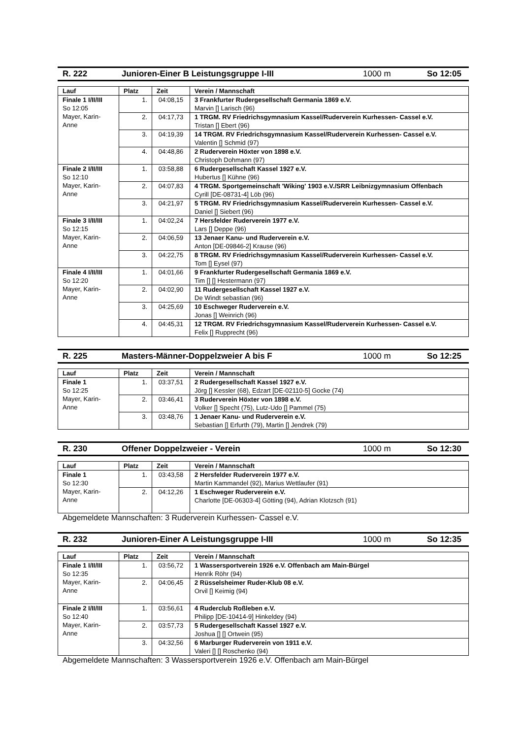R. 222 Junioren-Einer B Leistungsgruppe I-III 1000 m So 12:05
| Lauf | Platz | Zeit | Verein / Mannschaft |
| --- | --- | --- | --- |
| Finale 1 I/II/III So 12:05 Mayer, Karin-Anne | 1. | 04:08,15 | 3 Frankfurter Rudergesellschaft Germania 1869 e.V. Marvin [] Larisch (96) |
| | 2. | 04:17,73 | 1 TRGM. RV Friedrichsgymnasium Kassel/Ruderverein Kurhessen- Cassel e.V. Tristan [] Ebert (96) |
| | 3. | 04:19,39 | 14 TRGM. RV Friedrichsgymnasium Kassel/Ruderverein Kurhessen- Cassel e.V. Valentin [] Schmid (97) |
| | 4. | 04:48,86 | 2 Ruderverein Höxter von 1898 e.V. Christoph Dohmann (97) |
| Finale 2 I/II/III So 12:10 Mayer, Karin-Anne | 1. | 03:58,88 | 6 Rudergesellschaft Kassel 1927 e.V. Hubertus [] Kühne (96) |
| | 2. | 04:07,83 | 4 TRGM. Sportgemeinschaft 'Wiking' 1903 e.V./SRR Leibnizgymnasium Offenbach Cyrill [DE-08731-4] Löb (96) |
| | 3. | 04:21,97 | 5 TRGM. RV Friedrichsgymnasium Kassel/Ruderverein Kurhessen- Cassel e.V. Daniel [] Siebert (96) |
| Finale 3 I/II/III So 12:15 Mayer, Karin-Anne | 1. | 04:02,24 | 7 Hersfelder Ruderverein 1977 e.V. Lars [] Deppe (96) |
| | 2. | 04:06,59 | 13 Jenaer Kanu- und Ruderverein e.V. Anton [DE-09846-2] Krause (96) |
| | 3. | 04:22,75 | 8 TRGM. RV Friedrichsgymnasium Kassel/Ruderverein Kurhessen- Cassel e.V. Tom [] Eysel (97) |
| Finale 4 I/II/III So 12:20 Mayer, Karin-Anne | 1. | 04:01,66 | 9 Frankfurter Rudergesellschaft Germania 1869 e.V. Tim [] [] Hestermann (97) |
| | 2. | 04:02,90 | 11 Rudergesellschaft Kassel 1927 e.V. De Windt sebastian (96) |
| | 3. | 04:25,69 | 10 Eschweger Ruderverein e.V. Jonas [] Weinrich (96) |
| | 4. | 04:45,31 | 12 TRGM. RV Friedrichsgymnasium Kassel/Ruderverein Kurhessen- Cassel e.V. Felix [] Rupprecht (96) |
R. 225 Masters-Männer-Doppelzweier A bis F 1000 m So 12:25
| Lauf | Platz | Zeit | Verein / Mannschaft |
| --- | --- | --- | --- |
| Finale 1 So 12:25 Mayer, Karin-Anne | 1. | 03:37,51 | 2 Rudergesellschaft Kassel 1927 e.V. Jörg [] Kessler (68), Edzart [DE-02110-5] Gocke (74) |
| | 2. | 03:46,41 | 3 Ruderverein Höxter von 1898 e.V. Volker [] Specht (75), Lutz-Udo [] Pammel (75) |
| | 3. | 03:48,76 | 1 Jenaer Kanu- und Ruderverein e.V. Sebastian [] Erfurth (79), Martin [] Jendrek (79) |
R. 230 Offener Doppelzweier - Verein 1000 m So 12:30
| Lauf | Platz | Zeit | Verein / Mannschaft |
| --- | --- | --- | --- |
| Finale 1 So 12:30 Mayer, Karin-Anne | 1. | 03:43,58 | 2 Hersfelder Ruderverein 1977 e.V. Martin Kammandel (92), Marius Wettlaufer (91) |
| | 2. | 04:12,26 | 1 Eschweger Ruderverein e.V. Charlotte [DE-06303-4] Götting (94), Adrian Klotzsch (91) |
Abgemeldete Mannschaften: 3 Ruderverein Kurhessen- Cassel e.V.
R. 232 Junioren-Einer A Leistungsgruppe I-III 1000 m So 12:35
| Lauf | Platz | Zeit | Verein / Mannschaft |
| --- | --- | --- | --- |
| Finale 1 I/II/III So 12:35 Mayer, Karin-Anne | 1. | 03:56,72 | 1 Wassersportverein 1926 e.V. Offenbach am Main-Bürgel Henrik Röhr (94) |
| | 2. | 04:06,45 | 2 Rüsselsheimer Ruder-Klub 08 e.V. Orvil [] Keimig (94) |
| Finale 2 I/II/III So 12:40 Mayer, Karin-Anne | 1. | 03:56,61 | 4 Ruderclub Roßleben e.V. Philipp [DE-10414-9] Hinkeldey (94) |
| | 2. | 03:57,73 | 5 Rudergesellschaft Kassel 1927 e.V. Joshua [] [] Ortwein (95) |
| | 3. | 04:32,56 | 6 Marburger Ruderverein von 1911 e.V. Valeri [] [] Roschenko (94) |
Abgemeldete Mannschaften: 3 Wassersportverein 1926 e.V. Offenbach am Main-Bürgel